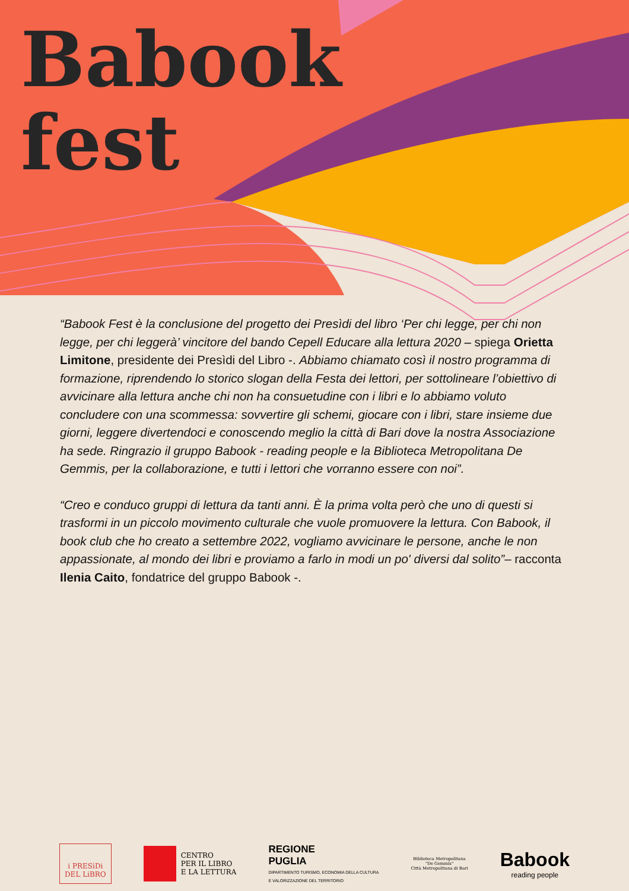Babook
fest
“Babook Fest è la conclusione del progetto dei Presìdi del libro ‘Per chi legge, per chi non legge, per chi leggerà’ vincitore del bando Cepell Educare alla lettura 2020 – spiega Orietta Limitone, presidente dei Presìdi del Libro -. Abbiamo chiamato così il nostro programma di formazione, riprendendo lo storico slogan della Festa dei lettori, per sottolineare l’obiettivo di avvicinare alla lettura anche chi non ha consuetudine con i libri e lo abbiamo voluto concludere con una scommessa: sovvertire gli schemi, giocare con i libri, stare insieme due giorni, leggere divertendoci e conoscendo meglio la città di Bari dove la nostra Associazione ha sede. Ringrazio il gruppo Babook - reading people e la Biblioteca Metropolitana De Gemmis, per la collaborazione, e tutti i lettori che vorranno essere con noi”.
“Creo e conduco gruppi di lettura da tanti anni. È la prima volta però che uno di questi si trasformi in un piccolo movimento culturale che vuole promuovere la lettura. Con Babook, il book club che ho creato a settembre 2022, vogliamo avvicinare le persone, anche le non appassionate, al mondo dei libri e proviamo a farlo in modi un po' diversi dal solito”– racconta Ilenia Caito, fondatrice del gruppo Babook -.
i PRESìDi
DEL LiBRO
CENTRO
PER IL LIBRO
E LA LETTURA
REGIONE
PUGLIA
DIPARTIMENTO TURISMO, ECONOMIA DELLA CULTURA
E VALORIZZAZIONE DEL TERRITORIO
Biblioteca Metropolitana
"De Gemmis"
Città Metropolitana di Bari
Babook
reading people